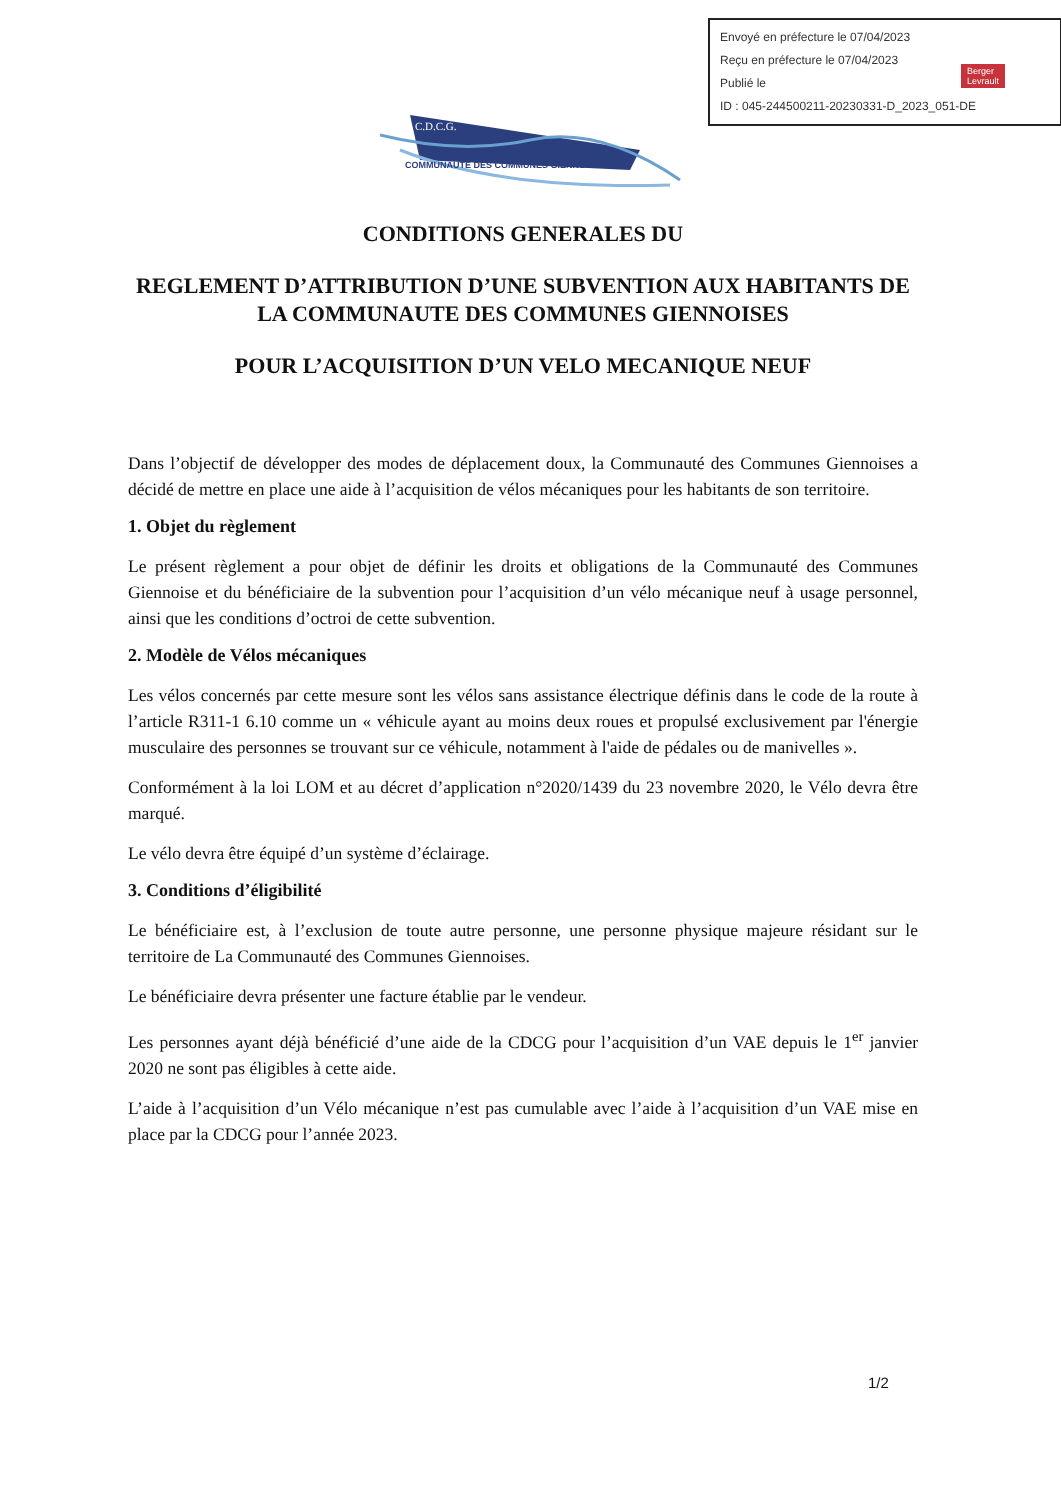Envoyé en préfecture le 07/04/2023
Reçu en préfecture le 07/04/2023
Publié le
ID : 045-244500211-20230331-D_2023_051-DE
Berger
Levrault
C.D.C.G.
COMMUNAUTÉ DES COMMUNES GIENNOISES
CONDITIONS GENERALES DU
REGLEMENT D’ATTRIBUTION D’UNE SUBVENTION AUX HABITANTS DE LA COMMUNAUTE DES COMMUNES GIENNOISES
POUR L’ACQUISITION D’UN VELO MECANIQUE NEUF
Dans l’objectif de développer des modes de déplacement doux, la Communauté des Communes Giennoises a décidé de mettre en place une aide à l’acquisition de vélos mécaniques pour les habitants de son territoire.
1. Objet du règlement
Le présent règlement a pour objet de définir les droits et obligations de la Communauté des Communes Giennoise et du bénéficiaire de la subvention pour l’acquisition d’un vélo mécanique neuf à usage personnel, ainsi que les conditions d’octroi de cette subvention.
2. Modèle de Vélos mécaniques
Les vélos concernés par cette mesure sont les vélos sans assistance électrique définis dans le code de la route à l’article R311-1 6.10 comme un « véhicule ayant au moins deux roues et propulsé exclusivement par l'énergie musculaire des personnes se trouvant sur ce véhicule, notamment à l'aide de pédales ou de manivelles ».
Conformément à la loi LOM et au décret d’application n°2020/1439 du 23 novembre 2020, le Vélo devra être marqué.
Le vélo devra être équipé d’un système d’éclairage.
3. Conditions d’éligibilité
Le bénéficiaire est, à l’exclusion de toute autre personne, une personne physique majeure résidant sur le territoire de La Communauté des Communes Giennoises.
Le bénéficiaire devra présenter une facture établie par le vendeur.
Les personnes ayant déjà bénéficié d’une aide de la CDCG pour l’acquisition d’un VAE depuis le 1<sup>er</sup> janvier 2020 ne sont pas éligibles à cette aide.
L’aide à l’acquisition d’un Vélo mécanique n’est pas cumulable avec l’aide à l’acquisition d’un VAE mise en place par la CDCG pour l’année 2023.
1/2